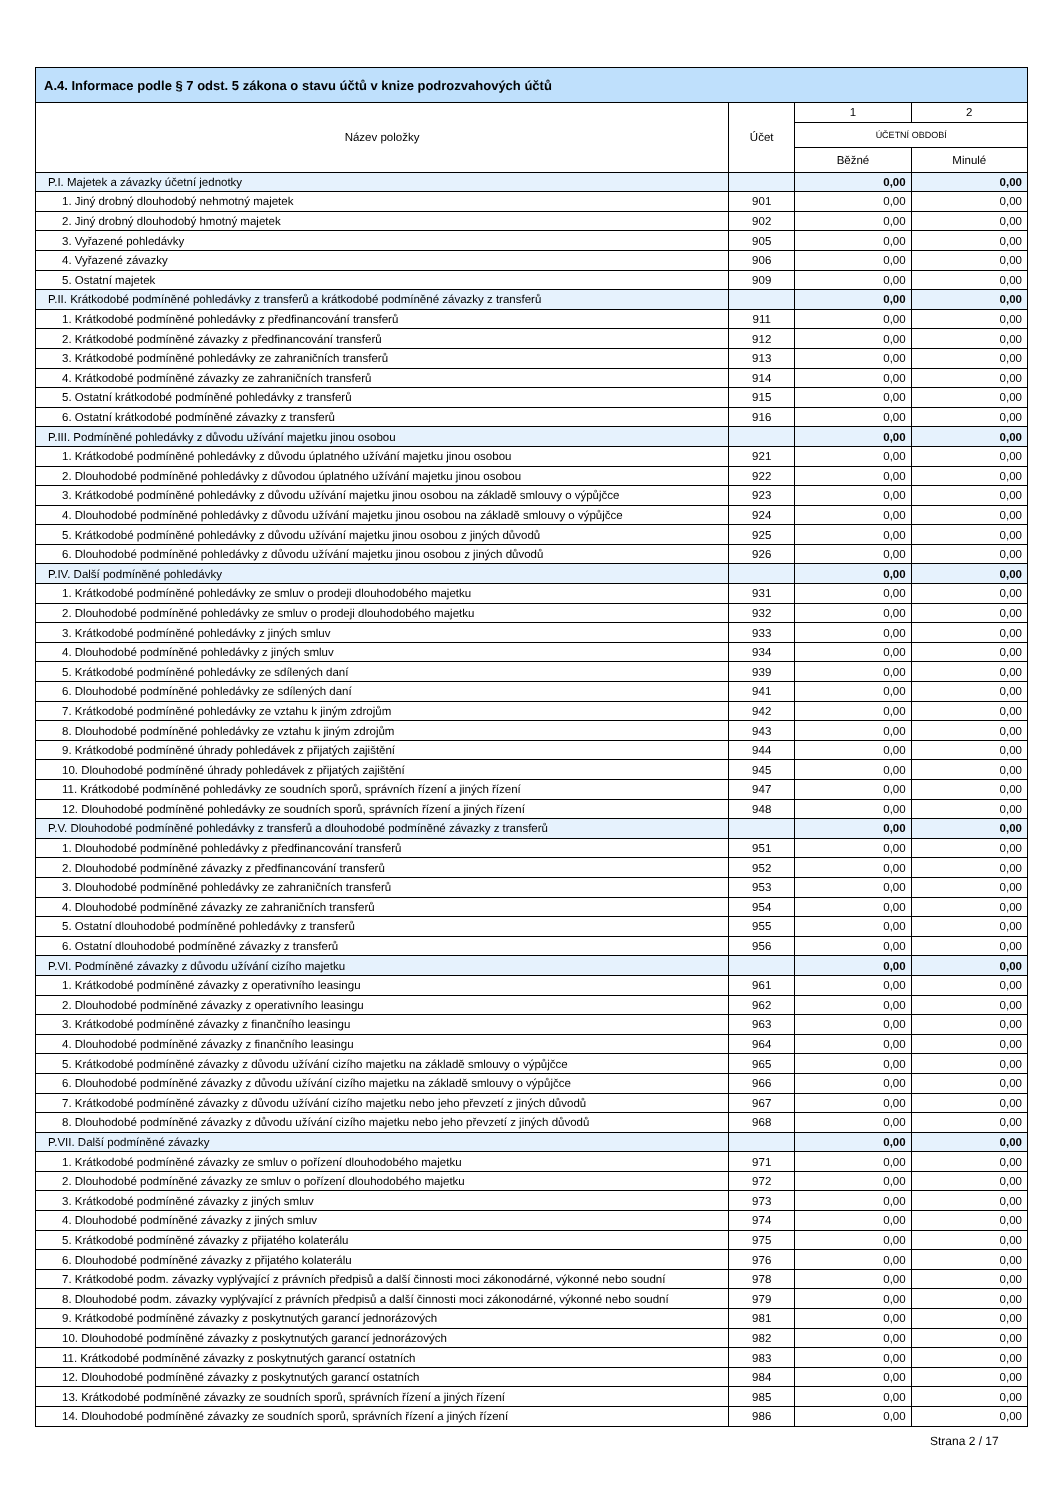| A.4. Informace podle § 7 odst. 5 zákona o stavu účtů v knize podrozvahových účtů | | | |
| --- | --- | --- | --- |
| Název položky | Účet | 1 | 2 |
| | | ÚČETNÍ OBDOBÍ | |
| | | Běžné | Minulé |
| P.I. Majetek a závazky účetní jednotky | | 0,00 | 0,00 |
| 1. Jiný drobný dlouhodobý nehmotný majetek | 901 | 0,00 | 0,00 |
| 2. Jiný drobný dlouhodobý hmotný majetek | 902 | 0,00 | 0,00 |
| 3. Vyřazené pohledávky | 905 | 0,00 | 0,00 |
| 4. Vyřazené závazky | 906 | 0,00 | 0,00 |
| 5. Ostatní majetek | 909 | 0,00 | 0,00 |
| P.II. Krátkodobé podmíněné pohledávky z transferů a krátkodobé podmíněné závazky z transferů | | 0,00 | 0,00 |
| 1. Krátkodobé podmíněné pohledávky z předfinancování transferů | 911 | 0,00 | 0,00 |
| 2. Krátkodobé podmíněné závazky z předfinancování transferů | 912 | 0,00 | 0,00 |
| 3. Krátkodobé podmíněné pohledávky ze zahraničních transferů | 913 | 0,00 | 0,00 |
| 4. Krátkodobé podmíněné závazky ze zahraničních transferů | 914 | 0,00 | 0,00 |
| 5. Ostatní krátkodobé podmíněné pohledávky z transferů | 915 | 0,00 | 0,00 |
| 6. Ostatní krátkodobé podmíněné závazky z transferů | 916 | 0,00 | 0,00 |
| P.III. Podmíněné pohledávky z důvodu užívání majetku jinou osobou | | 0,00 | 0,00 |
| 1. Krátkodobé podmíněné pohledávky z důvodu úplatného užívání majetku jinou osobou | 921 | 0,00 | 0,00 |
| 2. Dlouhodobé podmíněné pohledávky z důvodou úplatného užívání majetku jinou osobou | 922 | 0,00 | 0,00 |
| 3. Krátkodobé podmíněné pohledávky z důvodu užívání majetku jinou osobou na základě smlouvy o výpůjčce | 923 | 0,00 | 0,00 |
| 4. Dlouhodobé podmíněné pohledávky z důvodu užívání majetku jinou osobou na základě smlouvy o výpůjčce | 924 | 0,00 | 0,00 |
| 5. Krátkodobé podmíněné pohledávky z důvodu užívání majetku jinou osobou z jiných důvodů | 925 | 0,00 | 0,00 |
| 6. Dlouhodobé podmíněné pohledávky z důvodu užívání majetku jinou osobou z jiných důvodů | 926 | 0,00 | 0,00 |
| P.IV. Další podmíněné pohledávky | | 0,00 | 0,00 |
| 1. Krátkodobé podmíněné pohledávky ze smluv o prodeji dlouhodobého majetku | 931 | 0,00 | 0,00 |
| 2. Dlouhodobé podmíněné pohledávky ze smluv o prodeji dlouhodobého majetku | 932 | 0,00 | 0,00 |
| 3. Krátkodobé podmíněné pohledávky z jiných smluv | 933 | 0,00 | 0,00 |
| 4. Dlouhodobé podmíněné pohledávky z jiných smluv | 934 | 0,00 | 0,00 |
| 5. Krátkodobé podmíněné pohledávky ze sdílených daní | 939 | 0,00 | 0,00 |
| 6. Dlouhodobé podmíněné pohledávky ze sdílených daní | 941 | 0,00 | 0,00 |
| 7. Krátkodobé podmíněné pohledávky ze vztahu k jiným zdrojům | 942 | 0,00 | 0,00 |
| 8. Dlouhodobé podmíněné pohledávky ze vztahu k jiným zdrojům | 943 | 0,00 | 0,00 |
| 9. Krátkodobé podmíněné úhrady pohledávek z přijatých zajištění | 944 | 0,00 | 0,00 |
| 10. Dlouhodobé podmíněné úhrady pohledávek z přijatých zajištění | 945 | 0,00 | 0,00 |
| 11. Krátkodobé podmíněné pohledávky ze soudních sporů, správních řízení a jiných řízení | 947 | 0,00 | 0,00 |
| 12. Dlouhodobé podmíněné pohledávky ze soudních sporů, správních řízení a jiných řízení | 948 | 0,00 | 0,00 |
| P.V. Dlouhodobé podmíněné pohledávky z transferů a dlouhodobé podmíněné závazky z transferů | | 0,00 | 0,00 |
| 1. Dlouhodobé podmíněné pohledávky z předfinancování transferů | 951 | 0,00 | 0,00 |
| 2. Dlouhodobé podmíněné závazky z předfinancování transferů | 952 | 0,00 | 0,00 |
| 3. Dlouhodobé podmíněné pohledávky ze zahraničních transferů | 953 | 0,00 | 0,00 |
| 4. Dlouhodobé podmíněné závazky ze zahraničních transferů | 954 | 0,00 | 0,00 |
| 5. Ostatní dlouhodobé podmíněné pohledávky z transferů | 955 | 0,00 | 0,00 |
| 6. Ostatní dlouhodobé podmíněné závazky z transferů | 956 | 0,00 | 0,00 |
| P.VI. Podmíněné závazky z důvodu užívání cizího majetku | | 0,00 | 0,00 |
| 1. Krátkodobé podmíněné závazky z operativního leasingu | 961 | 0,00 | 0,00 |
| 2. Dlouhodobé podmíněné závazky z operativního leasingu | 962 | 0,00 | 0,00 |
| 3. Krátkodobé podmíněné závazky z finančního leasingu | 963 | 0,00 | 0,00 |
| 4. Dlouhodobé podmíněné závazky z finančního leasingu | 964 | 0,00 | 0,00 |
| 5. Krátkodobé podmíněné závazky z důvodu užívání cizího majetku na základě smlouvy o výpůjčce | 965 | 0,00 | 0,00 |
| 6. Dlouhodobé podmíněné závazky z důvodu užívání cizího majetku na základě smlouvy o výpůjčce | 966 | 0,00 | 0,00 |
| 7. Krátkodobé podmíněné závazky z důvodu užívání cizího majetku nebo jeho převzetí z jiných důvodů | 967 | 0,00 | 0,00 |
| 8. Dlouhodobé podmíněné závazky z důvodu užívání cizího majetku nebo jeho převzetí z jiných důvodů | 968 | 0,00 | 0,00 |
| P.VII. Další podmíněné závazky | | 0,00 | 0,00 |
| 1. Krátkodobé podmíněné závazky ze smluv o pořízení dlouhodobého majetku | 971 | 0,00 | 0,00 |
| 2. Dlouhodobé podmíněné závazky ze smluv o pořízení dlouhodobého majetku | 972 | 0,00 | 0,00 |
| 3. Krátkodobé podmíněné závazky z jiných smluv | 973 | 0,00 | 0,00 |
| 4. Dlouhodobé podmíněné závazky z jiných smluv | 974 | 0,00 | 0,00 |
| 5. Krátkodobé podmíněné závazky z přijatého kolaterálu | 975 | 0,00 | 0,00 |
| 6. Dlouhodobé podmíněné závazky z přijatého kolaterálu | 976 | 0,00 | 0,00 |
| 7. Krátkodobé podm. závazky vyplývající z právních předpisů a další činnosti moci zákonodárné, výkonné nebo soudní | 978 | 0,00 | 0,00 |
| 8. Dlouhodobé podm. závazky vyplývající z právních předpisů a další činnosti moci zákonodárné, výkonné nebo soudní | 979 | 0,00 | 0,00 |
| 9. Krátkodobé podmíněné závazky z poskytnutých garancí jednorázových | 981 | 0,00 | 0,00 |
| 10. Dlouhodobé podmíněné závazky z poskytnutých garancí jednorázových | 982 | 0,00 | 0,00 |
| 11. Krátkodobé podmíněné závazky z poskytnutých garancí ostatních | 983 | 0,00 | 0,00 |
| 12. Dlouhodobé podmíněné závazky z poskytnutých garancí ostatních | 984 | 0,00 | 0,00 |
| 13. Krátkodobé podmíněné závazky ze soudních sporů, správních řízení a jiných řízení | 985 | 0,00 | 0,00 |
| 14. Dlouhodobé podmíněné závazky ze soudních sporů, správních řízení a jiných řízení | 986 | 0,00 | 0,00 |
Strana 2 / 17